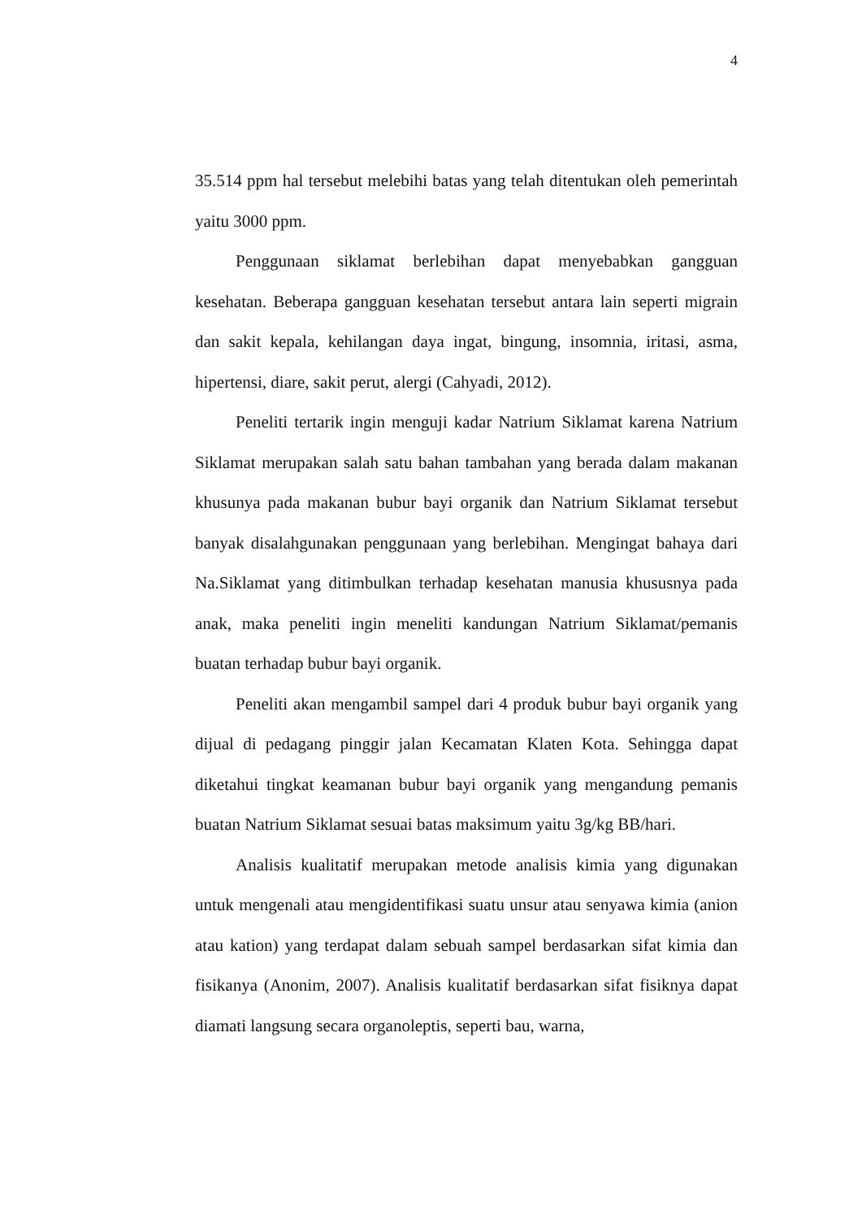4
35.514 ppm hal tersebut melebihi batas yang telah ditentukan oleh pemerintah yaitu 3000 ppm.
Penggunaan siklamat berlebihan dapat menyebabkan gangguan kesehatan. Beberapa gangguan kesehatan tersebut antara lain seperti migrain dan sakit kepala, kehilangan daya ingat, bingung, insomnia, iritasi, asma, hipertensi, diare, sakit perut, alergi (Cahyadi, 2012).
Peneliti tertarik ingin menguji kadar Natrium Siklamat karena Natrium Siklamat merupakan salah satu bahan tambahan yang berada dalam makanan khusunya pada makanan bubur bayi organik dan Natrium Siklamat tersebut banyak disalahgunakan penggunaan yang berlebihan. Mengingat bahaya dari Na.Siklamat yang ditimbulkan terhadap kesehatan manusia khususnya pada anak, maka peneliti ingin meneliti kandungan Natrium Siklamat/pemanis buatan terhadap bubur bayi organik.
Peneliti akan mengambil sampel dari 4 produk bubur bayi organik yang dijual di pedagang pinggir jalan Kecamatan Klaten Kota. Sehingga dapat diketahui tingkat keamanan bubur bayi organik yang mengandung pemanis buatan Natrium Siklamat sesuai batas maksimum yaitu 3g/kg BB/hari.
Analisis kualitatif merupakan metode analisis kimia yang digunakan untuk mengenali atau mengidentifikasi suatu unsur atau senyawa kimia (anion atau kation) yang terdapat dalam sebuah sampel berdasarkan sifat kimia dan fisikanya (Anonim, 2007). Analisis kualitatif berdasarkan sifat fisiknya dapat diamati langsung secara organoleptis, seperti bau, warna,